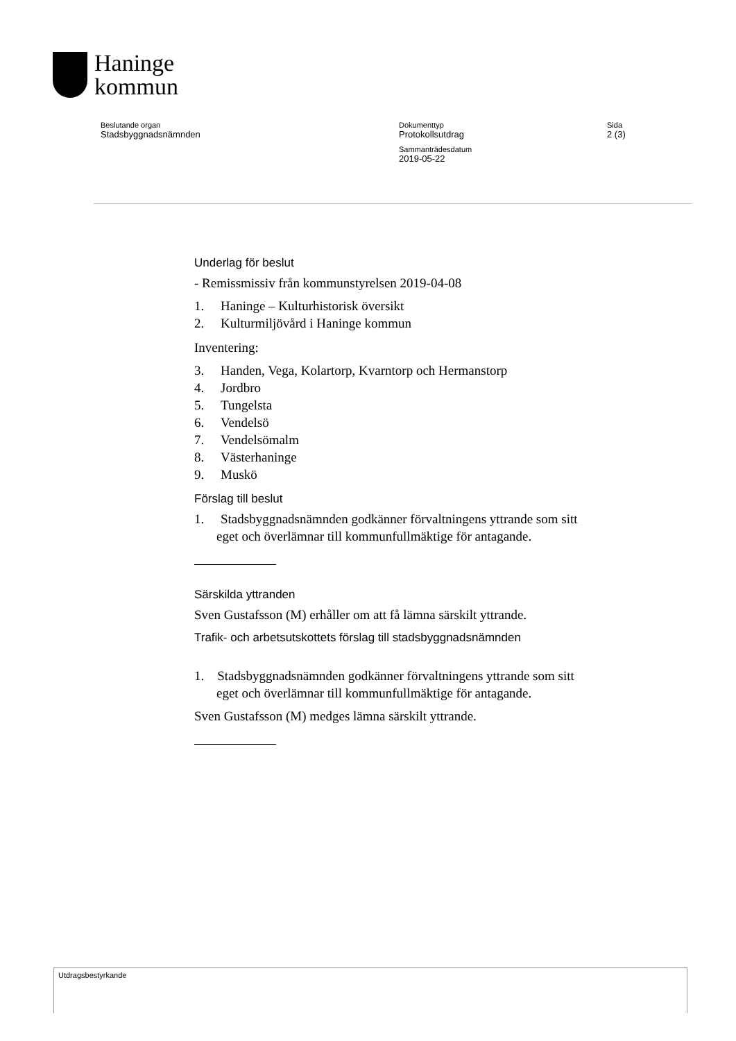Haninge
kommun
Beslutande organ
Stadsbyggnadsnämnden
Dokumenttyp
Protokollsutdrag
Sammanträdesdatum
2019-05-22
Sida
2 (3)
Underlag för beslut
- Remissmissiv från kommunstyrelsen 2019-04-08
1. Haninge – Kulturhistorisk översikt
2. Kulturmiljövård i Haninge kommun
Inventering:
3. Handen, Vega, Kolartorp, Kvarntorp och Hermanstorp
4. Jordbro
5. Tungelsta
6. Vendelsö
7. Vendelsömalm
8. Västerhaninge
9. Muskö
Förslag till beslut
1. Stadsbyggnadsnämnden godkänner förvaltningens yttrande som sitt eget och överlämnar till kommunfullmäktige för antagande.
Särskilda yttranden
Sven Gustafsson (M) erhåller om att få lämna särskilt yttrande.
Trafik- och arbetsutskottets förslag till stadsbyggnadsnämnden
1. Stadsbyggnadsnämnden godkänner förvaltningens yttrande som sitt eget och överlämnar till kommunfullmäktige för antagande.
Sven Gustafsson (M) medges lämna särskilt yttrande.
Utdragsbestyrkande